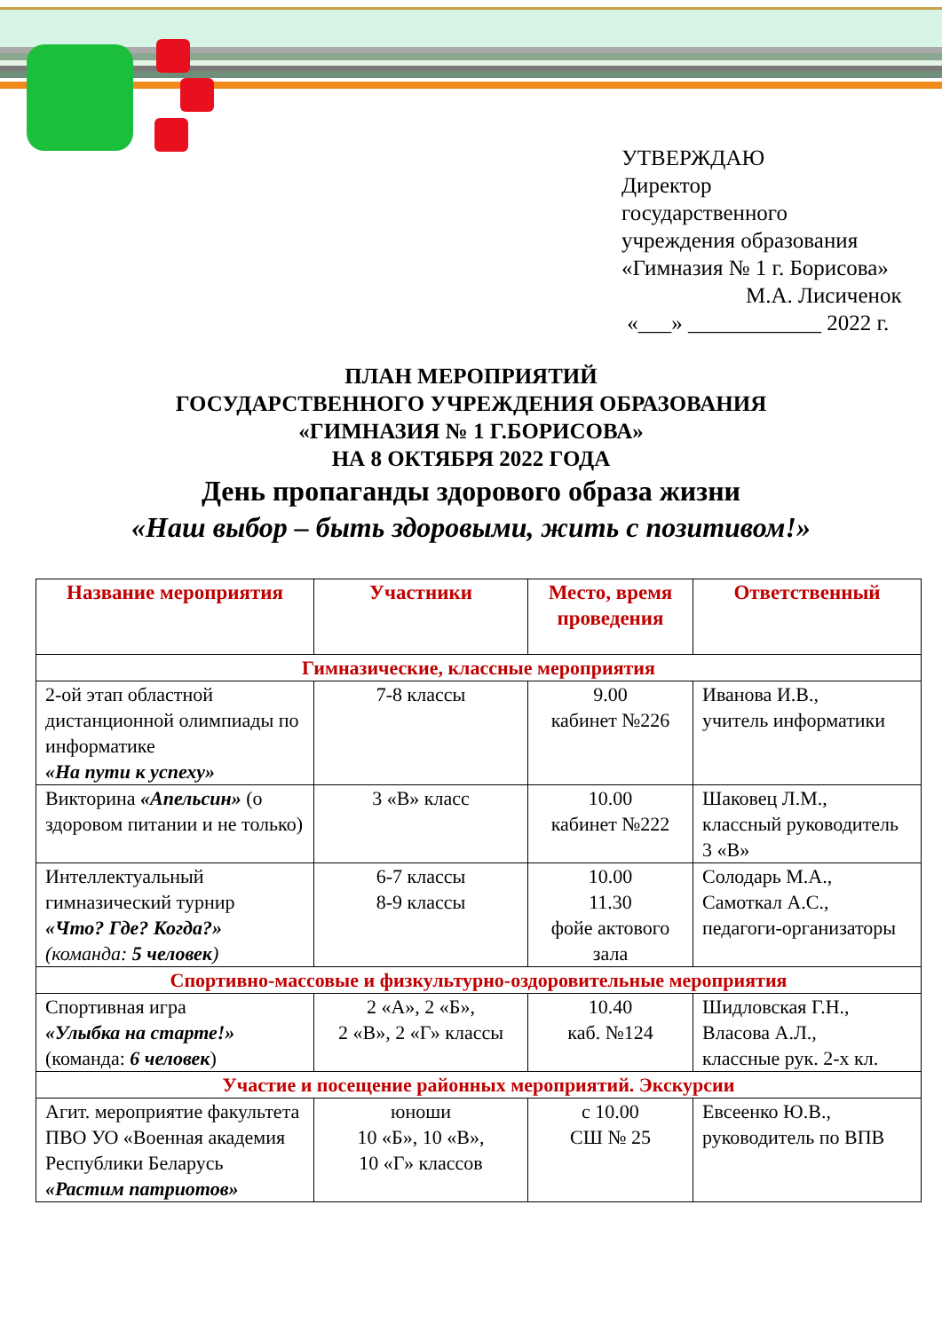УТВЕРЖДАЮ
Директор
государственного
учреждения образования
«Гимназия № 1 г. Борисова»
М.А. Лисиченок
«___» ____________ 2022 г.
ПЛАН МЕРОПРИЯТИЙ
ГОСУДАРСТВЕННОГО УЧРЕЖДЕНИЯ ОБРАЗОВАНИЯ
«ГИМНАЗИЯ № 1 Г.БОРИСОВА»
НА 8 ОКТЯБРЯ 2022 ГОДА
День пропаганды здорового образа жизни
«Наш выбор – быть здоровыми, жить с позитивом!»
| Название мероприятия | Участники | Место, время проведения | Ответственный |
| --- | --- | --- | --- |
| Гимназические, классные мероприятия | | | |
| 2-ой этап областной дистанционной олимпиады по информатике «На пути к успеху» | 7-8 классы | 9.00 кабинет №226 | Иванова И.В., учитель информатики |
| Викторина «Апельсин» (о здоровом питании и не только) | 3 «В» класс | 10.00 кабинет №222 | Шаковец Л.М., классный руководитель 3 «В» |
| Интеллектуальный гимназический турнир «Что? Где? Когда?» (команда: 5 человек ) | 6-7 классы 8-9 классы | 10.00 11.30 фойе актового зала | Солодарь М.А., Самоткал А.С., педагоги-организаторы |
| Спортивно-массовые и физкультурно-оздоровительные мероприятия | | | |
| Спортивная игра «Улыбка на старте!» (команда: 6 человек ) | 2 «А», 2 «Б», 2 «В», 2 «Г» классы | 10.40 каб. №124 | Шидловская Г.Н., Власова А.Л., классные рук. 2-х кл. |
| Участие и посещение районных мероприятий. Экскурсии | | | |
| Агит. мероприятие факультета ПВО УО «Военная академия Республики Беларусь «Растим патриотов» | юноши 10 «Б», 10 «В», 10 «Г» классов | с 10.00 СШ № 25 | Евсеенко Ю.В., руководитель по ВПВ |